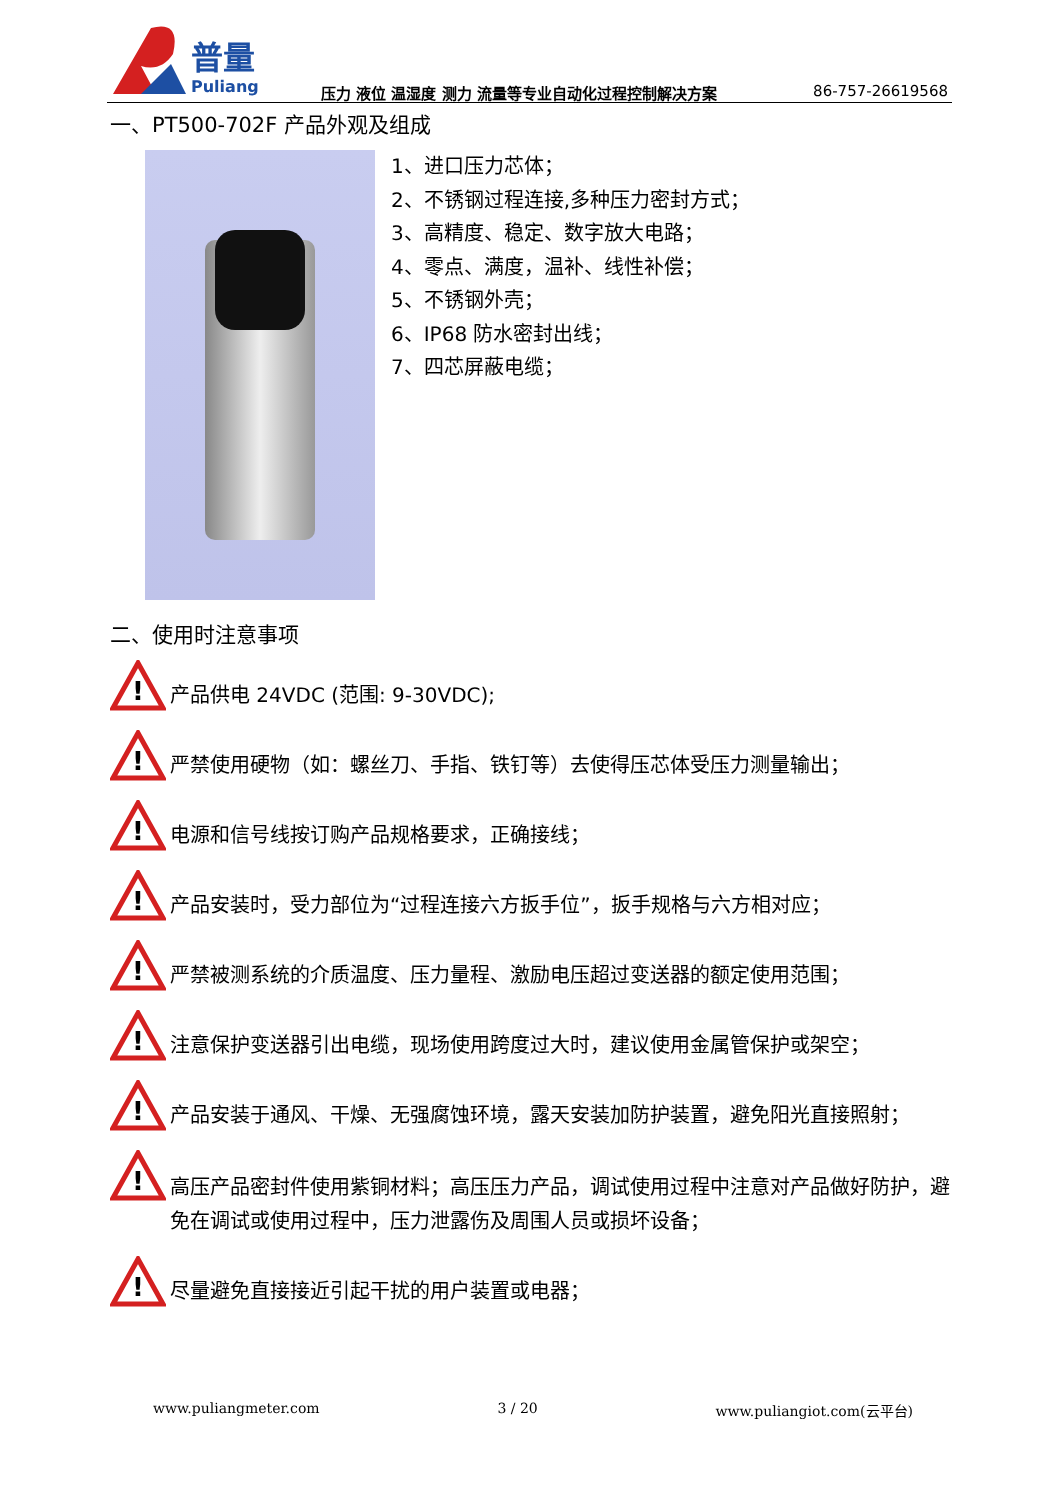普量
Puliang
压力 液位 温湿度 测力 流量等专业自动化过程控制解决方案
86-757-26619568
一、PT500-702F 产品外观及组成
1、进口压力芯体；
2、不锈钢过程连接,多种压力密封方式；
3、高精度、稳定、数字放大电路；
4、零点、满度，温补、线性补偿；
5、不锈钢外壳；
6、IP68 防水密封出线；
7、四芯屏蔽电缆；
二、使用时注意事项
!
产品供电 24VDC (范围: 9-30VDC);
!
严禁使用硬物（如：螺丝刀、手指、铁钉等）去使得压芯体受压力测量输出；
!
电源和信号线按订购产品规格要求，正确接线；
!
产品安装时，受力部位为“过程连接六方扳手位”，扳手规格与六方相对应；
!
严禁被测系统的介质温度、压力量程、激励电压超过变送器的额定使用范围；
!
注意保护变送器引出电缆，现场使用跨度过大时，建议使用金属管保护或架空；
!
产品安装于通风、干燥、无强腐蚀环境，露天安装加防护装置，避免阳光直接照射；
!
高压产品密封件使用紫铜材料；高压压力产品，调试使用过程中注意对产品做好防护，避免在调试或使用过程中，压力泄露伤及周围人员或损坏设备；
!
尽量避免直接接近引起干扰的用户装置或电器；
www.puliangmeter.com 3 / 20 www.puliangiot.com(云平台)